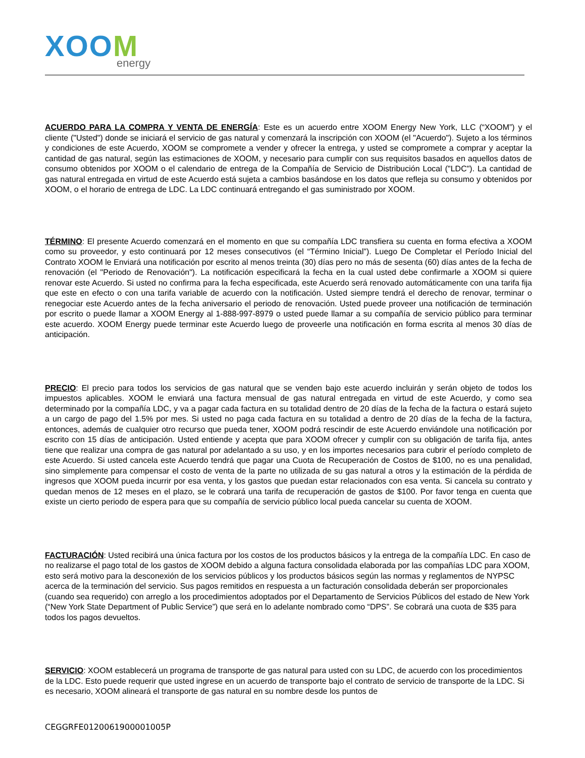XOOM
energy
ACUERDO PARA LA COMPRA Y VENTA DE ENERGÍA: Este es un acuerdo entre XOOM Energy New York, LLC (“XOOM”) y el cliente ("Usted") donde se iniciará el servicio de gas natural y comenzará la inscripción con XOOM (el "Acuerdo"). Sujeto a los términos y condiciones de este Acuerdo, XOOM se compromete a vender y ofrecer la entrega, y usted se compromete a comprar y aceptar la cantidad de gas natural, según las estimaciones de XOOM, y necesario para cumplir con sus requisitos basados en aquellos datos de consumo obtenidos por XOOM o el calendario de entrega de la Compañía de Servicio de Distribución Local ("LDC"). La cantidad de gas natural entregada en virtud de este Acuerdo está sujeta a cambios basándose en los datos que refleja su consumo y obtenidos por XOOM, o el horario de entrega de LDC. La LDC continuará entregando el gas suministrado por XOOM.
TÉRMINO: El presente Acuerdo comenzará en el momento en que su compañía LDC transfiera su cuenta en forma efectiva a XOOM como su proveedor, y esto continuará por 12 meses consecutivos (el “Término Inicial”). Luego De Completar el Período Inicial del Contrato XOOM le Enviará una notificación por escrito al menos treinta (30) días pero no más de sesenta (60) días antes de la fecha de renovación (el "Periodo de Renovación"). La notificación especificará la fecha en la cual usted debe confirmarle a XOOM si quiere renovar este Acuerdo. Si usted no confirma para la fecha especificada, este Acuerdo será renovado automáticamente con una tarifa fija que este en efecto o con una tarifa variable de acuerdo con la notificación. Usted siempre tendrá el derecho de renovar, terminar o renegociar este Acuerdo antes de la fecha aniversario el periodo de renovación. Usted puede proveer una notificación de terminación por escrito o puede llamar a XOOM Energy al 1-888-997-8979 o usted puede llamar a su compañía de servicio público para terminar este acuerdo. XOOM Energy puede terminar este Acuerdo luego de proveerle una notificación en forma escrita al menos 30 días de anticipación.
PRECIO: El precio para todos los servicios de gas natural que se venden bajo este acuerdo incluirán y serán objeto de todos los impuestos aplicables. XOOM le enviará una factura mensual de gas natural entregada en virtud de este Acuerdo, y como sea determinado por la compañía LDC, y va a pagar cada factura en su totalidad dentro de 20 días de la fecha de la factura o estará sujeto a un cargo de pago del 1.5% por mes. Si usted no paga cada factura en su totalidad a dentro de 20 días de la fecha de la factura, entonces, además de cualquier otro recurso que pueda tener, XOOM podrá rescindir de este Acuerdo enviándole una notificación por escrito con 15 días de anticipación. Usted entiende y acepta que para XOOM ofrecer y cumplir con su obligación de tarifa fija, antes tiene que realizar una compra de gas natural por adelantado a su uso, y en los importes necesarios para cubrir el período completo de este Acuerdo. Si usted cancela este Acuerdo tendrá que pagar una Cuota de Recuperación de Costos de $100, no es una penalidad, sino simplemente para compensar el costo de venta de la parte no utilizada de su gas natural a otros y la estimación de la pérdida de ingresos que XOOM pueda incurrir por esa venta, y los gastos que puedan estar relacionados con esa venta. Si cancela su contrato y quedan menos de 12 meses en el plazo, se le cobrará una tarifa de recuperación de gastos de $100. Por favor tenga en cuenta que existe un cierto periodo de espera para que su compañía de servicio público local pueda cancelar su cuenta de XOOM.
FACTURACIÓN: Usted recibirá una única factura por los costos de los productos básicos y la entrega de la compañía LDC. En caso de no realizarse el pago total de los gastos de XOOM debido a alguna factura consolidada elaborada por las compañías LDC para XOOM, esto será motivo para la desconexión de los servicios públicos y los productos básicos según las normas y reglamentos de NYPSC acerca de la terminación del servicio. Sus pagos remitidos en respuesta a un facturación consolidada deberán ser proporcionales (cuando sea requerido) con arreglo a los procedimientos adoptados por el Departamento de Servicios Públicos del estado de New York (“New York State Department of Public Service”) que será en lo adelante nombrado como “DPS”. Se cobrará una cuota de $35 para todos los pagos devueltos.
SERVICIO: XOOM establecerá un programa de transporte de gas natural para usted con su LDC, de acuerdo con los procedimientos de la LDC. Esto puede requerir que usted ingrese en un acuerdo de transporte bajo el contrato de servicio de transporte de la LDC. Si es necesario, XOOM alineará el transporte de gas natural en su nombre desde los puntos de
CEGGRFE0120061900001005P